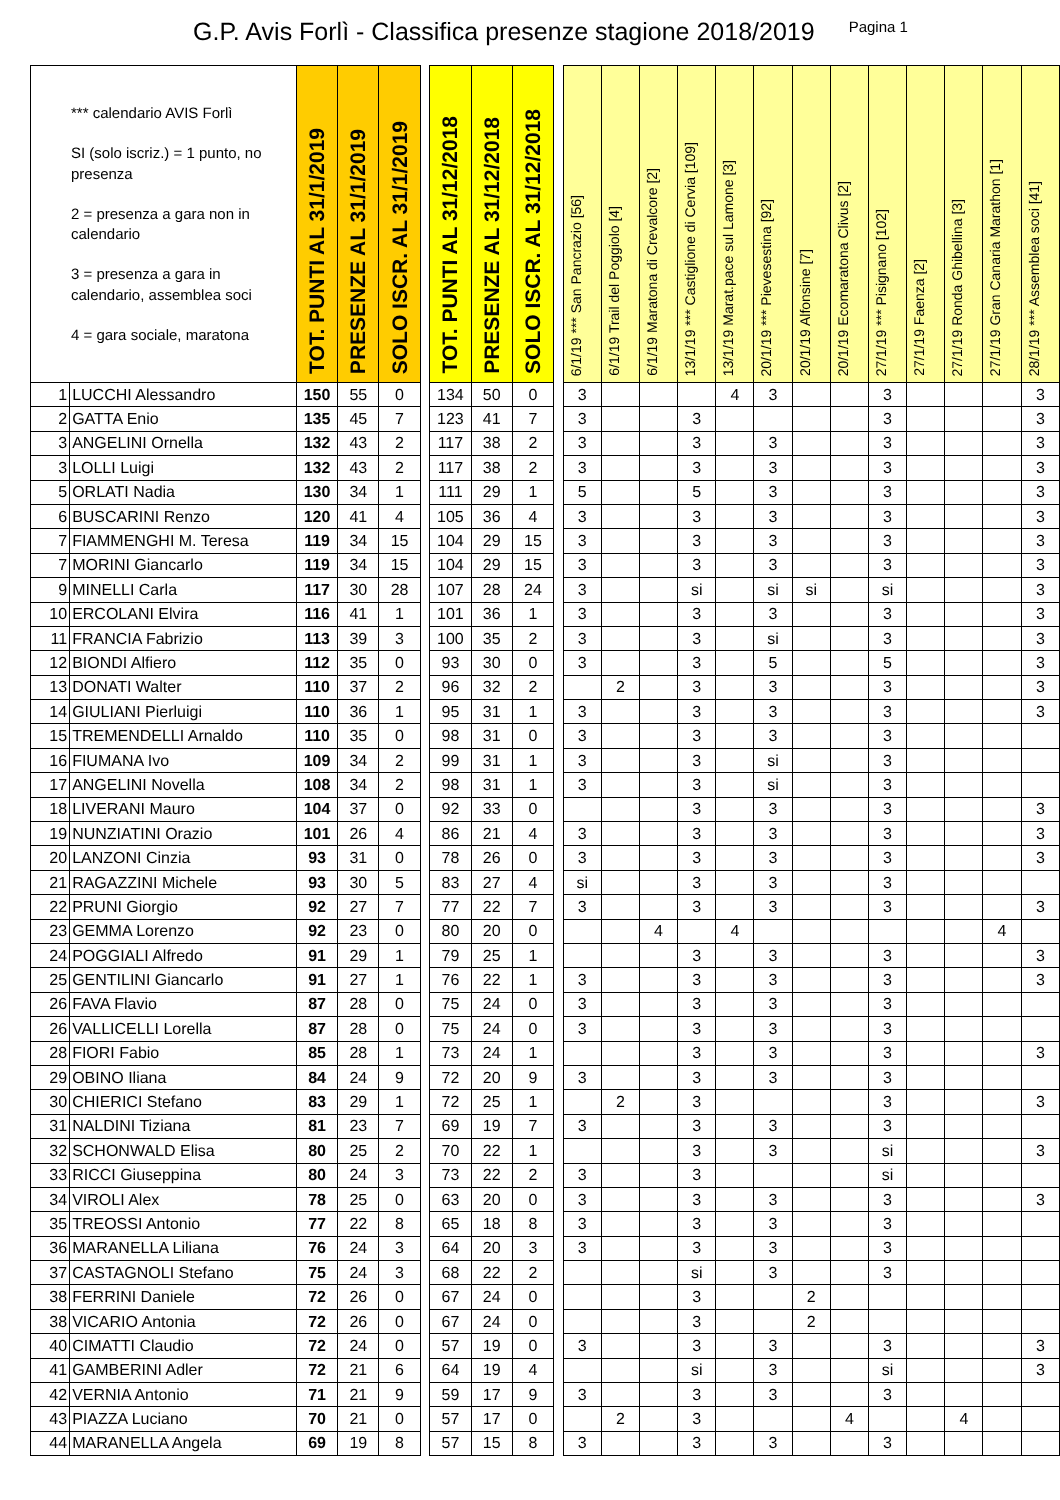G.P. Avis Forlì - Classifica presenze stagione 2018/2019
Pagina 1
| *** calendario AVIS Forlì SI (solo iscriz.) = 1 punto, no presenza 2 = presenza a gara non in calendario 3 = presenza a gara in calendario, assemblea soci 4 = gara sociale, maratona | | TOT. PUNTI AL 31/1/2019 | PRESENZE AL 31/1/2019 | SOLO ISCR. AL 31/1/2019 | | TOT. PUNTI AL 31/12/2018 | PRESENZE AL 31/12/2018 | SOLO ISCR. AL 31/12/2018 | | 6/1/19 *** San Pancrazio [56] | 6/1/19 Trail del Poggiolo [4] | 6/1/19 Maratona di Crevalcore [2] | 13/1/19 *** Castiglione di Cervia [109] | 13/1/19 Marat.pace sul Lamone [3] | 20/1/19 *** Pievesestina [92] | 20/1/19 Alfonsine [7] | 20/1/19 Ecomaratona Clivus [2] | 27/1/19 *** Pisignano [102] | 27/1/19 Faenza [2] | 27/1/19 Ronda Ghibellina [3] | 27/1/19 Gran Canaria Marathon [1] | 28/1/19 *** Assemblea soci [41] |
| --- | --- | --- | --- | --- | --- | --- | --- | --- | --- | --- | --- | --- | --- | --- | --- | --- | --- | --- | --- | --- | --- | --- |
| 1 | LUCCHI Alessandro | 150 | 55 | 0 | | 134 | 50 | 0 | | 3 | | | | 4 | 3 | | | 3 | | | | 3 |
| 2 | GATTA Enio | 135 | 45 | 7 | | 123 | 41 | 7 | | 3 | | | 3 | | | | | 3 | | | | 3 |
| 3 | ANGELINI Ornella | 132 | 43 | 2 | | 117 | 38 | 2 | | 3 | | | 3 | | 3 | | | 3 | | | | 3 |
| 3 | LOLLI Luigi | 132 | 43 | 2 | | 117 | 38 | 2 | | 3 | | | 3 | | 3 | | | 3 | | | | 3 |
| 5 | ORLATI Nadia | 130 | 34 | 1 | | 111 | 29 | 1 | | 5 | | | 5 | | 3 | | | 3 | | | | 3 |
| 6 | BUSCARINI Renzo | 120 | 41 | 4 | | 105 | 36 | 4 | | 3 | | | 3 | | 3 | | | 3 | | | | 3 |
| 7 | FIAMMENGHI M. Teresa | 119 | 34 | 15 | | 104 | 29 | 15 | | 3 | | | 3 | | 3 | | | 3 | | | | 3 |
| 7 | MORINI Giancarlo | 119 | 34 | 15 | | 104 | 29 | 15 | | 3 | | | 3 | | 3 | | | 3 | | | | 3 |
| 9 | MINELLI Carla | 117 | 30 | 28 | | 107 | 28 | 24 | | 3 | | | si | | si | si | | si | | | | 3 |
| 10 | ERCOLANI Elvira | 116 | 41 | 1 | | 101 | 36 | 1 | | 3 | | | 3 | | 3 | | | 3 | | | | 3 |
| 11 | FRANCIA Fabrizio | 113 | 39 | 3 | | 100 | 35 | 2 | | 3 | | | 3 | | si | | | 3 | | | | 3 |
| 12 | BIONDI Alfiero | 112 | 35 | 0 | | 93 | 30 | 0 | | 3 | | | 3 | | 5 | | | 5 | | | | 3 |
| 13 | DONATI Walter | 110 | 37 | 2 | | 96 | 32 | 2 | | | 2 | | 3 | | 3 | | | 3 | | | | 3 |
| 14 | GIULIANI Pierluigi | 110 | 36 | 1 | | 95 | 31 | 1 | | 3 | | | 3 | | 3 | | | 3 | | | | 3 |
| 15 | TREMENDELLI Arnaldo | 110 | 35 | 0 | | 98 | 31 | 0 | | 3 | | | 3 | | 3 | | | 3 | | | | |
| 16 | FIUMANA Ivo | 109 | 34 | 2 | | 99 | 31 | 1 | | 3 | | | 3 | | si | | | 3 | | | | |
| 17 | ANGELINI Novella | 108 | 34 | 2 | | 98 | 31 | 1 | | 3 | | | 3 | | si | | | 3 | | | | |
| 18 | LIVERANI Mauro | 104 | 37 | 0 | | 92 | 33 | 0 | | | | | 3 | | 3 | | | 3 | | | | 3 |
| 19 | NUNZIATINI Orazio | 101 | 26 | 4 | | 86 | 21 | 4 | | 3 | | | 3 | | 3 | | | 3 | | | | 3 |
| 20 | LANZONI Cinzia | 93 | 31 | 0 | | 78 | 26 | 0 | | 3 | | | 3 | | 3 | | | 3 | | | | 3 |
| 21 | RAGAZZINI Michele | 93 | 30 | 5 | | 83 | 27 | 4 | | si | | | 3 | | 3 | | | 3 | | | | |
| 22 | PRUNI Giorgio | 92 | 27 | 7 | | 77 | 22 | 7 | | 3 | | | 3 | | 3 | | | 3 | | | | 3 |
| 23 | GEMMA Lorenzo | 92 | 23 | 0 | | 80 | 20 | 0 | | | | 4 | | 4 | | | | | | | 4 | |
| 24 | POGGIALI Alfredo | 91 | 29 | 1 | | 79 | 25 | 1 | | | | | 3 | | 3 | | | 3 | | | | 3 |
| 25 | GENTILINI Giancarlo | 91 | 27 | 1 | | 76 | 22 | 1 | | 3 | | | 3 | | 3 | | | 3 | | | | 3 |
| 26 | FAVA Flavio | 87 | 28 | 0 | | 75 | 24 | 0 | | 3 | | | 3 | | 3 | | | 3 | | | | |
| 26 | VALLICELLI Lorella | 87 | 28 | 0 | | 75 | 24 | 0 | | 3 | | | 3 | | 3 | | | 3 | | | | |
| 28 | FIORI Fabio | 85 | 28 | 1 | | 73 | 24 | 1 | | | | | 3 | | 3 | | | 3 | | | | 3 |
| 29 | OBINO Iliana | 84 | 24 | 9 | | 72 | 20 | 9 | | 3 | | | 3 | | 3 | | | 3 | | | | |
| 30 | CHIERICI Stefano | 83 | 29 | 1 | | 72 | 25 | 1 | | | 2 | | 3 | | | | | 3 | | | | 3 |
| 31 | NALDINI Tiziana | 81 | 23 | 7 | | 69 | 19 | 7 | | 3 | | | 3 | | 3 | | | 3 | | | | |
| 32 | SCHONWALD Elisa | 80 | 25 | 2 | | 70 | 22 | 1 | | | | | 3 | | 3 | | | si | | | | 3 |
| 33 | RICCI Giuseppina | 80 | 24 | 3 | | 73 | 22 | 2 | | 3 | | | 3 | | | | | si | | | | |
| 34 | VIROLI Alex | 78 | 25 | 0 | | 63 | 20 | 0 | | 3 | | | 3 | | 3 | | | 3 | | | | 3 |
| 35 | TREOSSI Antonio | 77 | 22 | 8 | | 65 | 18 | 8 | | 3 | | | 3 | | 3 | | | 3 | | | | |
| 36 | MARANELLA Liliana | 76 | 24 | 3 | | 64 | 20 | 3 | | 3 | | | 3 | | 3 | | | 3 | | | | |
| 37 | CASTAGNOLI Stefano | 75 | 24 | 3 | | 68 | 22 | 2 | | | | | si | | 3 | | | 3 | | | | |
| 38 | FERRINI Daniele | 72 | 26 | 0 | | 67 | 24 | 0 | | | | | 3 | | | 2 | | | | | | |
| 38 | VICARIO Antonia | 72 | 26 | 0 | | 67 | 24 | 0 | | | | | 3 | | | 2 | | | | | | |
| 40 | CIMATTI Claudio | 72 | 24 | 0 | | 57 | 19 | 0 | | 3 | | | 3 | | 3 | | | 3 | | | | 3 |
| 41 | GAMBERINI Adler | 72 | 21 | 6 | | 64 | 19 | 4 | | | | | si | | 3 | | | si | | | | 3 |
| 42 | VERNIA Antonio | 71 | 21 | 9 | | 59 | 17 | 9 | | 3 | | | 3 | | 3 | | | 3 | | | | |
| 43 | PIAZZA Luciano | 70 | 21 | 0 | | 57 | 17 | 0 | | | 2 | | 3 | | | | 4 | | | 4 | | |
| 44 | MARANELLA Angela | 69 | 19 | 8 | | 57 | 15 | 8 | | 3 | | | 3 | | 3 | | | 3 | | | | |